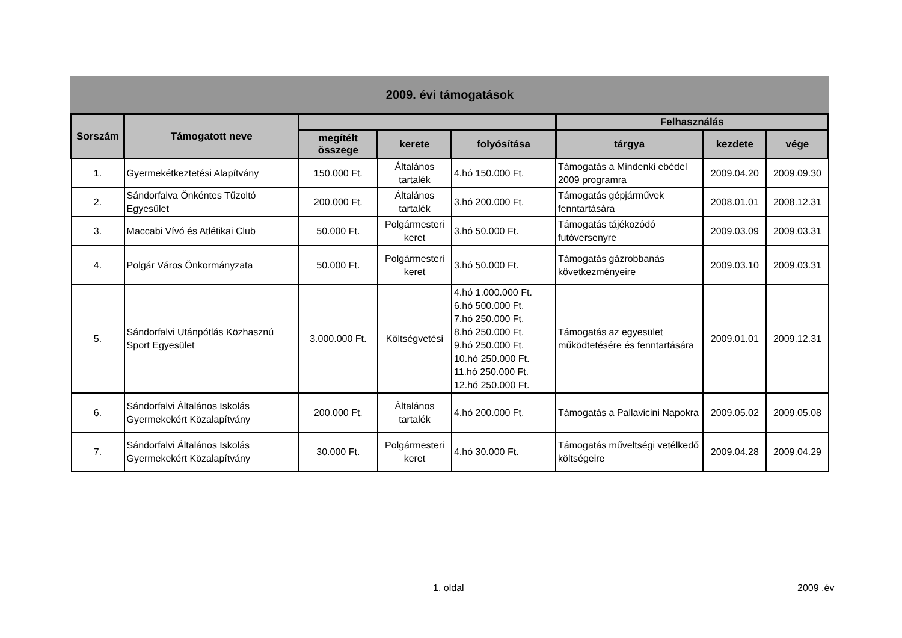2009. évi támogatások
| Sorszám | Támogatott neve | | | | Felhasználás | | |
| --- | --- | --- | --- | --- | --- | --- | --- |
| | | megítélt összege | kerete | folyósítása | tárgya | kezdete | vége |
| 1. | Gyermekétkeztetési Alapítvány | 150.000 Ft. | Általános tartalék | 4.hó 150.000 Ft. | Támogatás a Mindenki ebédel 2009 programra | 2009.04.20 | 2009.09.30 |
| 2. | Sándorfalva Önkéntes Tűzoltó Egyesület | 200.000 Ft. | Általános tartalék | 3.hó 200.000 Ft. | Támogatás gépjárművek fenntartására | 2008.01.01 | 2008.12.31 |
| 3. | Maccabi Vívó és Atlétikai Club | 50.000 Ft. | Polgármesteri keret | 3.hó 50.000 Ft. | Támogatás tájékozódó futóversenyre | 2009.03.09 | 2009.03.31 |
| 4. | Polgár Város Önkormányzata | 50.000 Ft. | Polgármesteri keret | 3.hó 50.000 Ft. | Támogatás gázrobbanás következményeire | 2009.03.10 | 2009.03.31 |
| 5. | Sándorfalvi Utánpótlás Közhasznú Sport Egyesület | 3.000.000 Ft. | Költségvetési | 4.hó 1.000.000 Ft. 6.hó 500.000 Ft. 7.hó 250.000 Ft. 8.hó 250.000 Ft. 9.hó 250.000 Ft. 10.hó 250.000 Ft. 11.hó 250.000 Ft. 12.hó 250.000 Ft. | Támogatás az egyesület működtetésére és fenntartására | 2009.01.01 | 2009.12.31 |
| 6. | Sándorfalvi Általános Iskolás Gyermekekért Közalapítvány | 200.000 Ft. | Általános tartalék | 4.hó 200.000 Ft. | Támogatás a Pallavicini Napokra | 2009.05.02 | 2009.05.08 |
| 7. | Sándorfalvi Általános Iskolás Gyermekekért Közalapítvány | 30.000 Ft. | Polgármesteri keret | 4.hó 30.000 Ft. | Támogatás műveltségi vetélkedő költségeire | 2009.04.28 | 2009.04.29 |
1. oldal 2009 .év